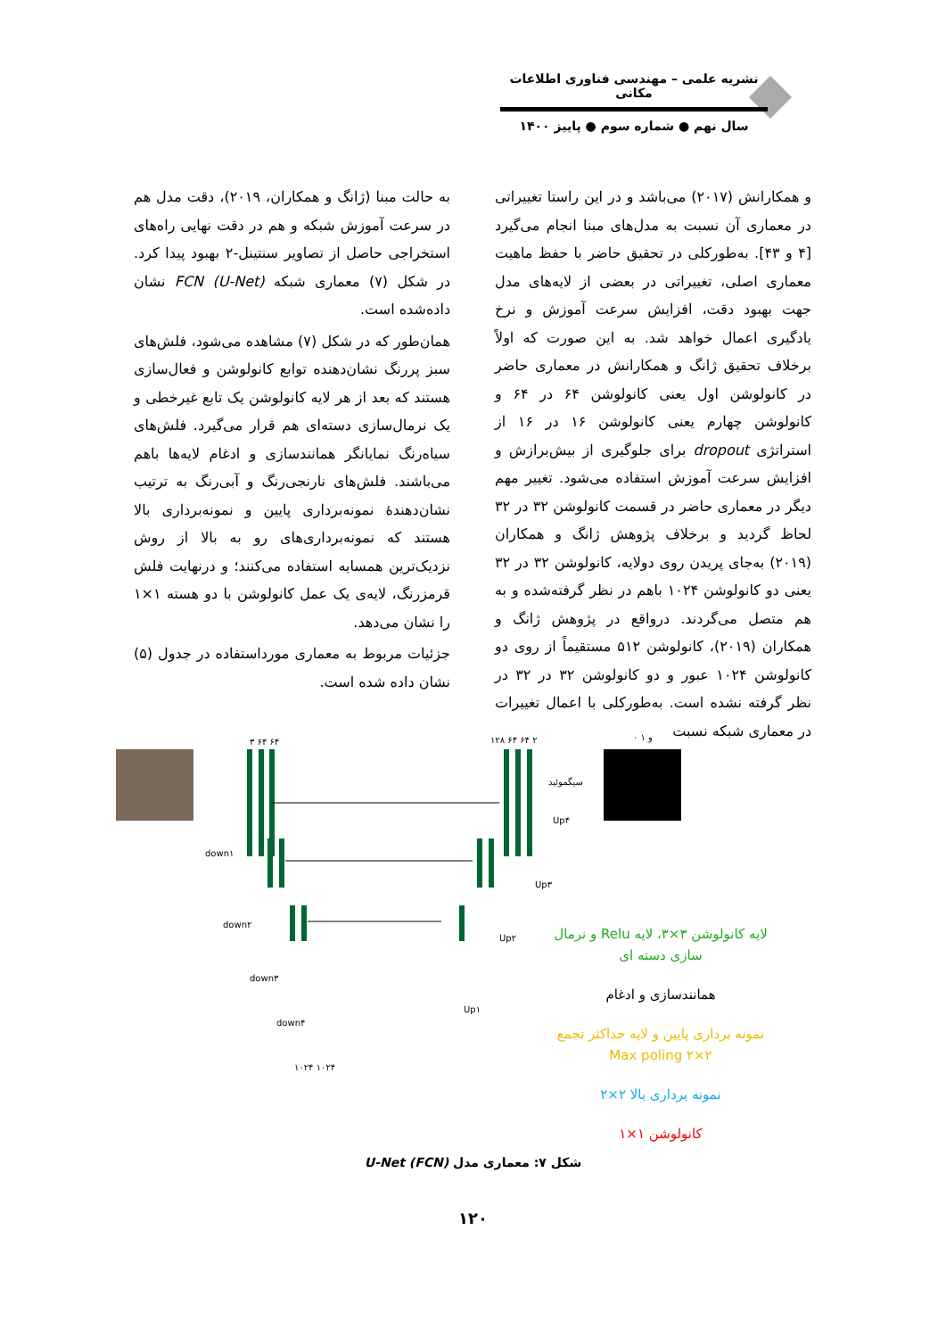نشریه علمی – مهندسی فناوری اطلاعات مکانی
سال نهم ● شماره سوم ● پاییز ۱۴۰۰
و همکارانش (۲۰۱۷) می‌باشد و در این راستا تغییراتی در معماری آن نسبت به مدل‌های مبنا انجام می‌گیرد [۴ و ۴۳]. به‌طورکلی در تحقیق حاضر با حفظ ماهیت معماری اصلی، تغییراتی در بعضی از لایه‌های مدل جهت بهبود دقت، افزایش سرعت آموزش و نرخ یادگیری اعمال خواهد شد. به این صورت که اولاً برخلاف تحقیق ژانگ و همکارانش در معماری حاضر در کانولوشن اول یعنی کانولوشن ۶۴ در ۶۴ و کانولوشن چهارم یعنی کانولوشن ۱۶ در ۱۶ از استراتژی dropout برای جلوگیری از بیش‌برازش و افزایش سرعت آموزش استفاده می‌شود. تغییر مهم دیگر در معماری حاضر در قسمت کانولوشن ۳۲ در ۳۲ لحاظ گردید و برخلاف پژوهش ژانگ و همکاران (۲۰۱۹) به‌جای پریدن روی دولایه، کانولوشن ۳۲ در ۳۲ یعنی دو کانولوشن ۱۰۲۴ باهم در نظر گرفته‌شده و به هم متصل می‌گردند. درواقع در پژوهش ژانگ و همکاران (۲۰۱۹)، کانولوشن ۵۱۲ مستقیماً از روی دو کانولوشن ۱۰۲۴ عبور و دو کانولوشن ۳۲ در ۳۲ در نظر گرفته نشده است. به‌طورکلی با اعمال تغییرات در معماری شبکه نسبت
به حالت مبنا (ژانگ و همکاران، ۲۰۱۹)، دقت مدل هم در سرعت آموزش شبکه و هم در دقت نهایی راه‌های استخراجی حاصل از تصاویر سنتینل-۲ بهبود پیدا کرد. در شکل (۷) معماری شبکه FCN (U-Net) نشان داده‌شده است.
همان‌طور که در شکل (۷) مشاهده می‌شود، فلش‌های سبز پررنگ نشان‌دهنده توابع کانولوشن و فعال‌سازی هستند که بعد از هر لایه کانولوشن یک تابع غیرخطی و یک نرمال‌سازی دسته‌ای هم قرار می‌گیرد. فلش‌های سیاه‌رنگ نمایانگر همانندسازی و ادغام لایه‌ها باهم می‌باشند. فلش‌های نارنجی‌رنگ و آبی‌رنگ به ترتیب نشان‌دهندهٔ نمونه‌برداری پایین و نمونه‌برداری بالا هستند که نمونه‌برداری‌های رو به بالا از روش نزدیک‌ترین همسایه استفاده می‌کنند؛ و درنهایت فلش قرمزرنگ، لایه‌ی یک عمل کانولوشن با دو هسته ۱×۱ را نشان می‌دهد.
جزئیات مربوط به معماری مورداستفاده در جدول (۵) نشان داده شده است.
۳ ۶۴ ۶۴
۱۲۸ ۶۴ ۶۴ ۲
۰ و ۱
سیگموئید
down۱
down۲
down۳
down۴
Up۴
Up۳
Up۲
Up۱
۱۰۲۴ ۱۰۲۴
لایه کانولوشن ۳×۳، لایه Relu و نرمال سازی دسته ای
همانندسازی و ادغام
نمونه برداری پایین و لایه حداکثر تجمع ۲×۲ Max poling
نمونه برداری بالا ۲×۲
کانولوشن ۱×۱
شکل ۷: معماری مدل U-Net (FCN)
۱۲۰